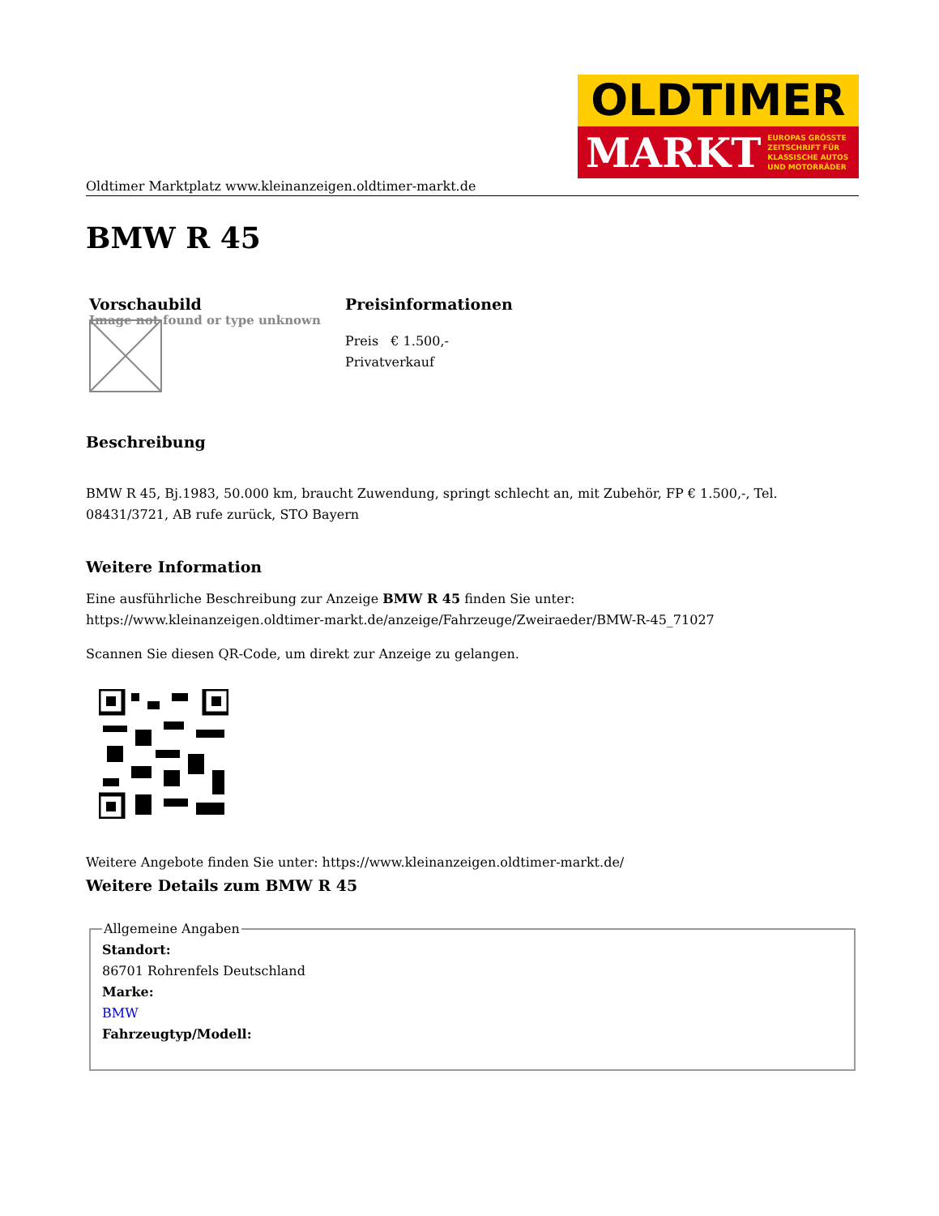OLDTIMER
MARKT EUROPAS GRÖSSTE
ZEITSCHRIFT FÜR
KLASSISCHE AUTOS
UND MOTORRÄDER
Oldtimer Marktplatz www.kleinanzeigen.oldtimer-markt.de
BMW R 45
Vorschaubild
Image not found or type unknown
Preisinformationen
Preis € 1.500,-
Privatverkauf
Beschreibung
BMW R 45, Bj.1983, 50.000 km, braucht Zuwendung, springt schlecht an, mit Zubehör, FP € 1.500,-, Tel. 08431/3721, AB rufe zurück, STO Bayern
Weitere Information
Eine ausführliche Beschreibung zur Anzeige BMW R 45 finden Sie unter:
https://www.kleinanzeigen.oldtimer-markt.de/anzeige/Fahrzeuge/Zweiraeder/BMW-R-45_71027
Scannen Sie diesen QR-Code, um direkt zur Anzeige zu gelangen.
Weitere Angebote finden Sie unter: https://www.kleinanzeigen.oldtimer-markt.de/
Weitere Details zum BMW R 45
Allgemeine Angaben Standort:
86701 Rohrenfels Deutschland
Marke:
BMW
Fahrzeugtyp/Modell: